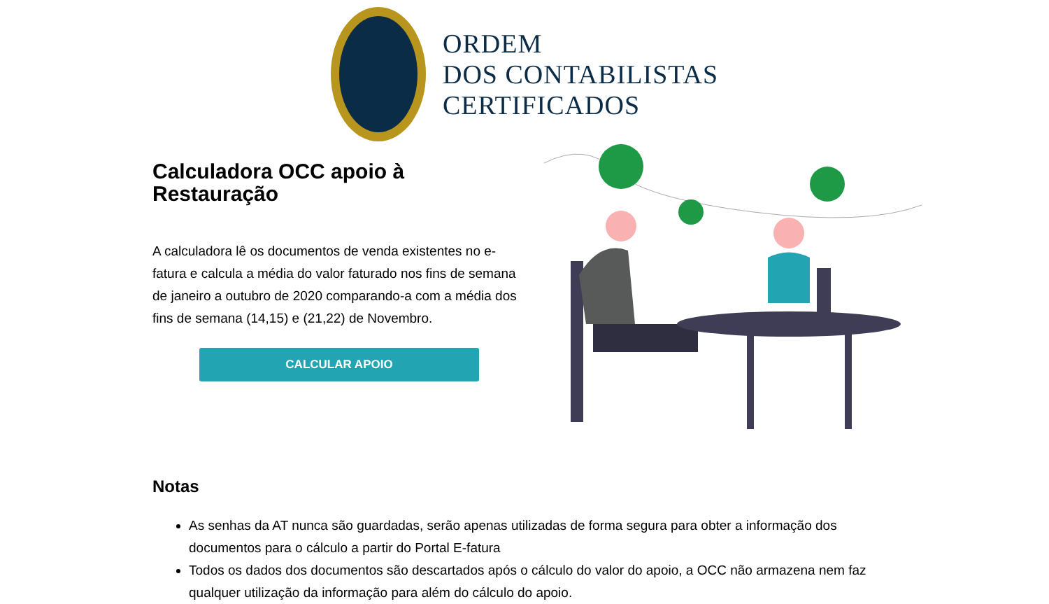ORDEM
DOS CONTABILISTAS
CERTIFICADOS
Calculadora OCC apoio à Restauração
A calculadora lê os documentos de venda existentes no e-fatura e calcula a média do valor faturado nos fins de semana de janeiro a outubro de 2020 comparando-a com a média dos fins de semana (14,15) e (21,22) de Novembro.
CALCULAR APOIO
Notas
As senhas da AT nunca são guardadas, serão apenas utilizadas de forma segura para obter a informação dos documentos para o cálculo a partir do Portal E-fatura
Todos os dados dos documentos são descartados após o cálculo do valor do apoio, a OCC não armazena nem faz qualquer utilização da informação para além do cálculo do apoio.